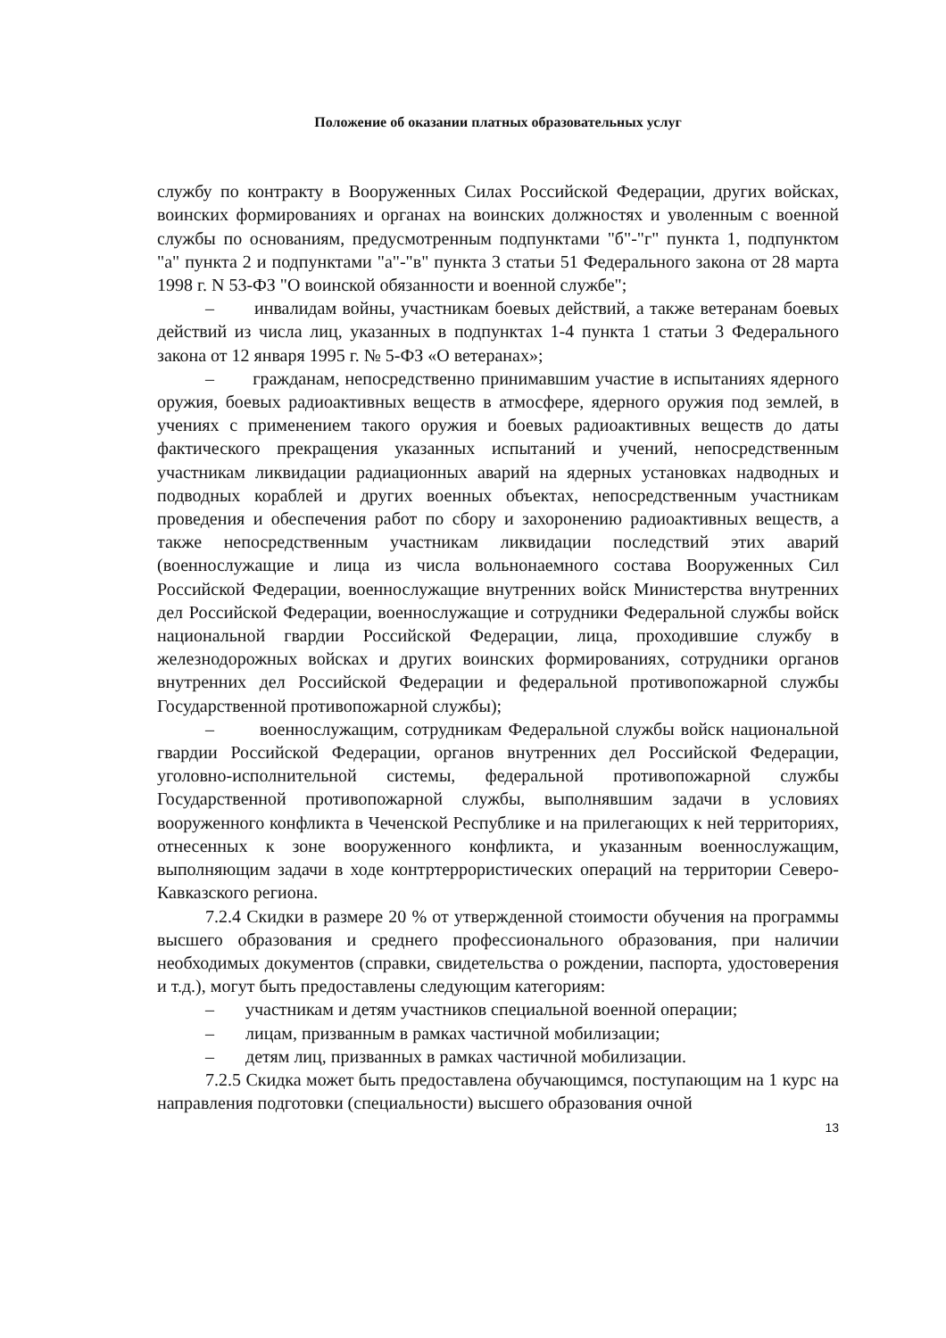Положение об оказании платных образовательных услуг
службу по контракту в Вооруженных Силах Российской Федерации, других войсках, воинских формированиях и органах на воинских должностях и уволенным с военной службы по основаниям, предусмотренным подпунктами "б"-"г" пункта 1, подпунктом "а" пункта 2 и подпунктами "а"-"в" пункта 3 статьи 51 Федерального закона от 28 марта 1998 г. N 53-ФЗ "О воинской обязанности и военной службе";
– инвалидам войны, участникам боевых действий, а также ветеранам боевых действий из числа лиц, указанных в подпунктах 1-4 пункта 1 статьи 3 Федерального закона от 12 января 1995 г. № 5-ФЗ «О ветеранах»;
– гражданам, непосредственно принимавшим участие в испытаниях ядерного оружия, боевых радиоактивных веществ в атмосфере, ядерного оружия под землей, в учениях с применением такого оружия и боевых радиоактивных веществ до даты фактического прекращения указанных испытаний и учений, непосредственным участникам ликвидации радиационных аварий на ядерных установках надводных и подводных кораблей и других военных объектах, непосредственным участникам проведения и обеспечения работ по сбору и захоронению радиоактивных веществ, а также непосредственным участникам ликвидации последствий этих аварий (военнослужащие и лица из числа вольнонаемного состава Вооруженных Сил Российской Федерации, военнослужащие внутренних войск Министерства внутренних дел Российской Федерации, военнослужащие и сотрудники Федеральной службы войск национальной гвардии Российской Федерации, лица, проходившие службу в железнодорожных войсках и других воинских формированиях, сотрудники органов внутренних дел Российской Федерации и федеральной противопожарной службы Государственной противопожарной службы);
– военнослужащим, сотрудникам Федеральной службы войск национальной гвардии Российской Федерации, органов внутренних дел Российской Федерации, уголовно-исполнительной системы, федеральной противопожарной службы Государственной противопожарной службы, выполнявшим задачи в условиях вооруженного конфликта в Чеченской Республике и на прилегающих к ней территориях, отнесенных к зоне вооруженного конфликта, и указанным военнослужащим, выполняющим задачи в ходе контртеррористических операций на территории Северо-Кавказского региона.
7.2.4 Скидки в размере 20 % от утвержденной стоимости обучения на программы высшего образования и среднего профессионального образования, при наличии необходимых документов (справки, свидетельства о рождении, паспорта, удостоверения и т.д.), могут быть предоставлены следующим категориям:
– участникам и детям участников специальной военной операции;
– лицам, призванным в рамках частичной мобилизации;
– детям лиц, призванных в рамках частичной мобилизации.
7.2.5 Скидка может быть предоставлена обучающимся, поступающим на 1 курс на направления подготовки (специальности) высшего образования очной
13